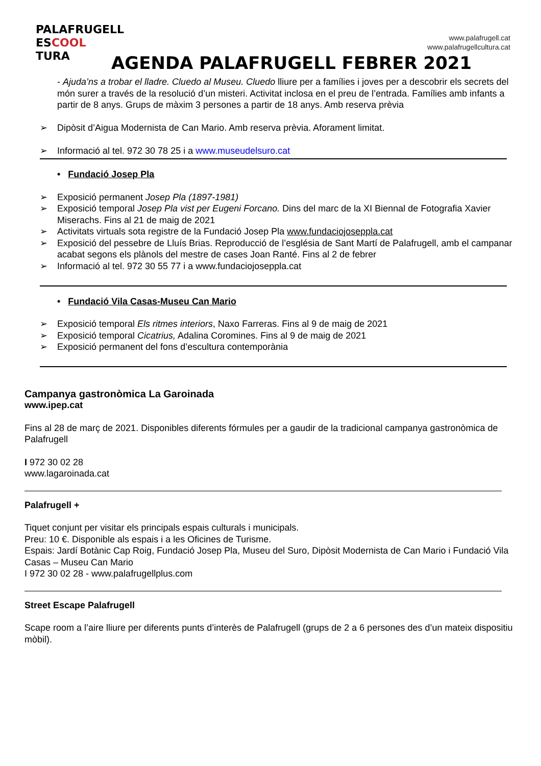PALAFRUGELL
ESCOOL
TURA
www.palafrugell.cat
www.palafrugellcultura.cat
AGENDA PALAFRUGELL FEBRER 2021
- Ajuda’ns a trobar el lladre. Cluedo al Museu. Cluedo lliure per a famílies i joves per a descobrir els secrets del món surer a través de la resolució d’un misteri. Activitat inclosa en el preu de l’entrada. Famílies amb infants a partir de 8 anys. Grups de màxim 3 persones a partir de 18 anys. Amb reserva prèvia
➢ Dipòsit d’Aigua Modernista de Can Mario. Amb reserva prèvia. Aforament limitat.
➢ Informació al tel. 972 30 78 25 i a www.museudelsuro.cat
• Fundació Josep Pla
➢ Exposició permanent Josep Pla (1897-1981)
➢ Exposició temporal Josep Pla vist per Eugeni Forcano. Dins del marc de la XI Biennal de Fotografia Xavier Miserachs. Fins al 21 de maig de 2021
➢ Activitats virtuals sota registre de la Fundació Josep Pla www.fundaciojoseppla.cat
➢ Exposició del pessebre de Lluís Brias. Reproducció de l’església de Sant Martí de Palafrugell, amb el campanar acabat segons els plànols del mestre de cases Joan Ranté. Fins al 2 de febrer
➢ Informació al tel. 972 30 55 77 i a www.fundaciojoseppla.cat
• Fundació Vila Casas-Museu Can Mario
➢ Exposició temporal Els ritmes interiors, Naxo Farreras. Fins al 9 de maig de 2021
➢ Exposició temporal Cicatrius, Adalina Coromines. Fins al 9 de maig de 2021
➢ Exposició permanent del fons d’escultura contemporània
Campanya gastronòmica La Garoinada
www.ipep.cat
Fins al 28 de març de 2021. Disponibles diferents fórmules per a gaudir de la tradicional campanya gastronòmica de Palafrugell
I 972 30 02 28
www.lagaroinada.cat
Palafrugell +
Tiquet conjunt per visitar els principals espais culturals i municipals.
Preu: 10 €. Disponible als espais i a les Oficines de Turisme.
Espais: Jardí Botànic Cap Roig, Fundació Josep Pla, Museu del Suro, Dipòsit Modernista de Can Mario i Fundació Vila Casas – Museu Can Mario
I 972 30 02 28 - www.palafrugellplus.com
Street Escape Palafrugell
Scape room a l’aire lliure per diferents punts d’interès de Palafrugell (grups de 2 a 6 persones des d’un mateix dispositiu mòbil).